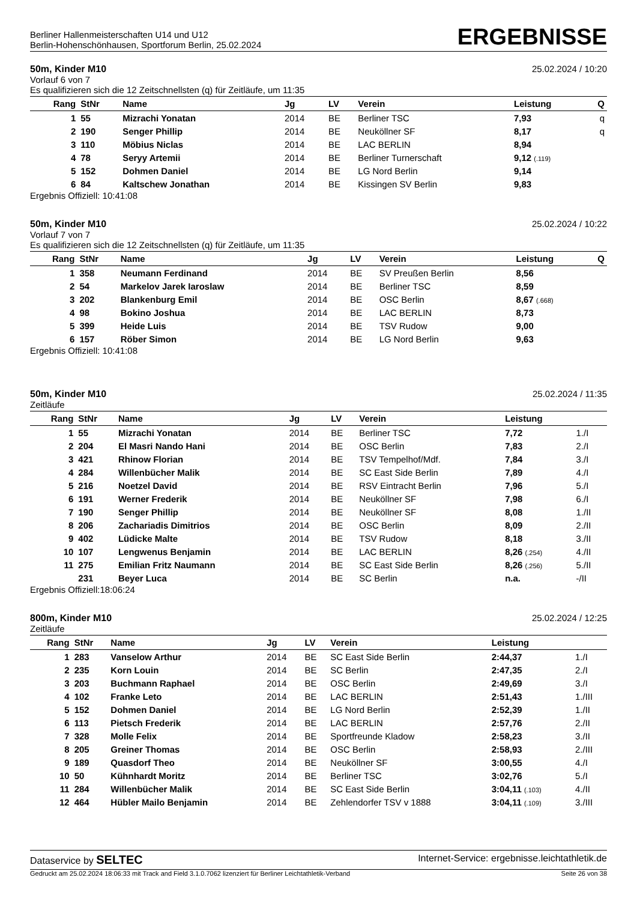Berliner Hallenmeisterschaften U14 und U12
Berlin-Hohenschönhausen, Sportforum Berlin, 25.02.2024
ERGEBNISSE
50m, Kinder M10 25.02.2024 / 10:20
Vorlauf 6 von 7
Es qualifizieren sich die 12 Zeitschnellsten (q) für Zeitläufe, um 11:35
| Rang | StNr | Name | Jg | LV | Verein | Leistung | Q |
| --- | --- | --- | --- | --- | --- | --- | --- |
| 1 | 55 | Mizrachi Yonatan | 2014 | BE | Berliner TSC | 7,93 | q |
| 2 | 190 | Senger Phillip | 2014 | BE | Neuköllner SF | 8,17 | q |
| 3 | 110 | Möbius Niclas | 2014 | BE | LAC BERLIN | 8,94 | |
| 4 | 78 | Seryy Artemii | 2014 | BE | Berliner Turnerschaft | 9,12 (.119) | |
| 5 | 152 | Dohmen Daniel | 2014 | BE | LG Nord Berlin | 9,14 | |
| 6 | 84 | Kaltschew Jonathan | 2014 | BE | Kissingen SV Berlin | 9,83 | |
Ergebnis Offiziell: 10:41:08
50m, Kinder M10 25.02.2024 / 10:22
Vorlauf 7 von 7
Es qualifizieren sich die 12 Zeitschnellsten (q) für Zeitläufe, um 11:35
| Rang | StNr | Name | Jg | LV | Verein | Leistung | Q |
| --- | --- | --- | --- | --- | --- | --- | --- |
| 1 | 358 | Neumann Ferdinand | 2014 | BE | SV Preußen Berlin | 8,56 | |
| 2 | 54 | Markelov Jarek Iaroslaw | 2014 | BE | Berliner TSC | 8,59 | |
| 3 | 202 | Blankenburg Emil | 2014 | BE | OSC Berlin | 8,67 (.668) | |
| 4 | 98 | Bokino Joshua | 2014 | BE | LAC BERLIN | 8,73 | |
| 5 | 399 | Heide Luis | 2014 | BE | TSV Rudow | 9,00 | |
| 6 | 157 | Röber Simon | 2014 | BE | LG Nord Berlin | 9,63 | |
Ergebnis Offiziell: 10:41:08
50m, Kinder M10 25.02.2024 / 11:35
Zeitläufe
| Rang | StNr | Name | Jg | LV | Verein | Leistung | |
| --- | --- | --- | --- | --- | --- | --- | --- |
| 1 | 55 | Mizrachi Yonatan | 2014 | BE | Berliner TSC | 7,72 | 1./I |
| 2 | 204 | El Masri Nando Hani | 2014 | BE | OSC Berlin | 7,83 | 2./I |
| 3 | 421 | Rhinow Florian | 2014 | BE | TSV Tempelhof/Mdf. | 7,84 | 3./I |
| 4 | 284 | Willenbücher Malik | 2014 | BE | SC East Side Berlin | 7,89 | 4./I |
| 5 | 216 | Noetzel David | 2014 | BE | RSV Eintracht Berlin | 7,96 | 5./I |
| 6 | 191 | Werner Frederik | 2014 | BE | Neuköllner SF | 7,98 | 6./I |
| 7 | 190 | Senger Phillip | 2014 | BE | Neuköllner SF | 8,08 | 1./II |
| 8 | 206 | Zachariadis Dimitrios | 2014 | BE | OSC Berlin | 8,09 | 2./II |
| 9 | 402 | Lüdicke Malte | 2014 | BE | TSV Rudow | 8,18 | 3./II |
| 10 | 107 | Lengwenus Benjamin | 2014 | BE | LAC BERLIN | 8,26 (.254) | 4./II |
| 11 | 275 | Emilian Fritz Naumann | 2014 | BE | SC East Side Berlin | 8,26 (.256) | 5./II |
| | 231 | Beyer Luca | 2014 | BE | SC Berlin | n.a. | -/II |
Ergebnis Offiziell:18:06:24
800m, Kinder M10 25.02.2024 / 12:25
Zeitläufe
| Rang | StNr | Name | Jg | LV | Verein | Leistung | |
| --- | --- | --- | --- | --- | --- | --- | --- |
| 1 | 283 | Vanselow Arthur | 2014 | BE | SC East Side Berlin | 2:44,37 | 1./I |
| 2 | 235 | Korn Louin | 2014 | BE | SC Berlin | 2:47,35 | 2./I |
| 3 | 203 | Buchmann Raphael | 2014 | BE | OSC Berlin | 2:49,69 | 3./I |
| 4 | 102 | Franke Leto | 2014 | BE | LAC BERLIN | 2:51,43 | 1./III |
| 5 | 152 | Dohmen Daniel | 2014 | BE | LG Nord Berlin | 2:52,39 | 1./II |
| 6 | 113 | Pietsch Frederik | 2014 | BE | LAC BERLIN | 2:57,76 | 2./II |
| 7 | 328 | Molle Felix | 2014 | BE | Sportfreunde Kladow | 2:58,23 | 3./II |
| 8 | 205 | Greiner Thomas | 2014 | BE | OSC Berlin | 2:58,93 | 2./III |
| 9 | 189 | Quasdorf Theo | 2014 | BE | Neuköllner SF | 3:00,55 | 4./I |
| 10 | 50 | Kühnhardt Moritz | 2014 | BE | Berliner TSC | 3:02,76 | 5./I |
| 11 | 284 | Willenbücher Malik | 2014 | BE | SC East Side Berlin | 3:04,11 (.103) | 4./II |
| 12 | 464 | Hübler Mailo Benjamin | 2014 | BE | Zehlendorfer TSV v 1888 | 3:04,11 (.109) | 3./III |
Dataservice by SELTEC Internet-Service: ergebnisse.leichtathletik.de
Gedruckt am 25.02.2024 18:06:33 mit Track and Field 3.1.0.7062 lizenziert für Berliner Leichtathletik-Verband Seite 26 von 38